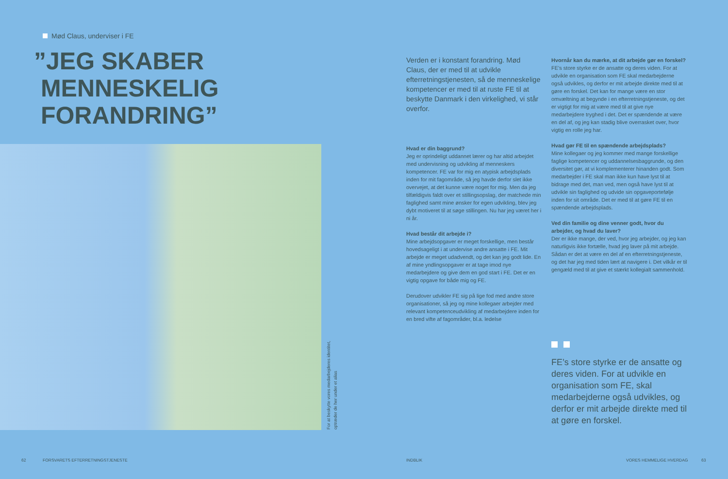Mød Claus, underviser i FE
”JEG SKABER
MENNESKELIG
FORANDRING”
For at beskytte vores medarbejderes identitet, optræder de her under et alias
Verden er i konstant forandring. Mød Claus, der er med til at udvikle efterretningstjenesten, så de menneskelige kompetencer er med til at ruste FE til at beskytte Danmark i den virkelighed, vi står overfor.
Hvad er din baggrund?
Jeg er oprindeligt uddannet lærer og har altid arbejdet med undervisning og udvikling af menneskers kompetencer. FE var for mig en atypisk arbejdsplads inden for mit fagområde, så jeg havde derfor slet ikke overvejet, at det kunne være noget for mig. Men da jeg tilfældigvis faldt over et stillingsopslag, der matchede min faglighed samt mine ønsker for egen udvikling, blev jeg dybt motiveret til at søge stillingen. Nu har jeg været her i ni år.
Hvad består dit arbejde i?
Mine arbejdsopgaver er meget forskellige, men består hovedsageligt i at undervise andre ansatte i FE. Mit arbejde er meget udadvendt, og det kan jeg godt lide. En af mine yndlingsopgaver er at tage imod nye medarbejdere og give dem en god start i FE. Det er en vigtig opgave for både mig og FE.
Derudover udvikler FE sig på lige fod med andre store organisationer, så jeg og mine kollegaer arbejder med relevant kompetenceudvikling af medarbejdere inden for en bred vifte af fagområder, bl.a. ledelse
Hvornår kan du mærke, at dit arbejde gør en forskel?
FE’s store styrke er de ansatte og deres viden. For at udvikle en organisation som FE skal medarbejderne også udvikles, og derfor er mit arbejde direkte med til at gøre en forskel. Det kan for mange være en stor omvæltning at begynde i en efterretningstjeneste, og det er vigtigt for mig at være med til at give nye medarbejdere tryghed i det. Det er spændende at være en del af, og jeg kan stadig blive overrasket over, hvor vigtig en rolle jeg har.
Hvad gør FE til en spændende arbejdsplads?
Mine kollegaer og jeg kommer med mange forskellige faglige kompetencer og uddannelsesbaggrunde, og den diversitet gør, at vi komplementerer hinanden godt. Som medarbejder i FE skal man ikke kun have lyst til at bidrage med det, man ved, men også have lyst til at udvikle sin faglighed og udvide sin opgaveportefølje inden for sit område. Det er med til at gøre FE til en spændende arbejdsplads.
Ved din familie og dine venner godt, hvor du arbejder, og hvad du laver?
Der er ikke mange, der ved, hvor jeg arbejder, og jeg kan naturligvis ikke fortælle, hvad jeg laver på mit arbejde. Sådan er det at være en del af en efterretningstjeneste, og det har jeg med tiden lært at navigere i. Det vilkår er til gengæld med til at give et stærkt kollegialt sammenhold.
FE’s store styrke er de ansatte og deres viden. For at udvikle en organisation som FE, skal medarbejderne også udvikles, og derfor er mit arbejde direkte med til at gøre en forskel.
62
FORSVARETS EFTERRETNINGSTJENESTE
INDBLIK VORES HEMMELIGE HVERDAG 63